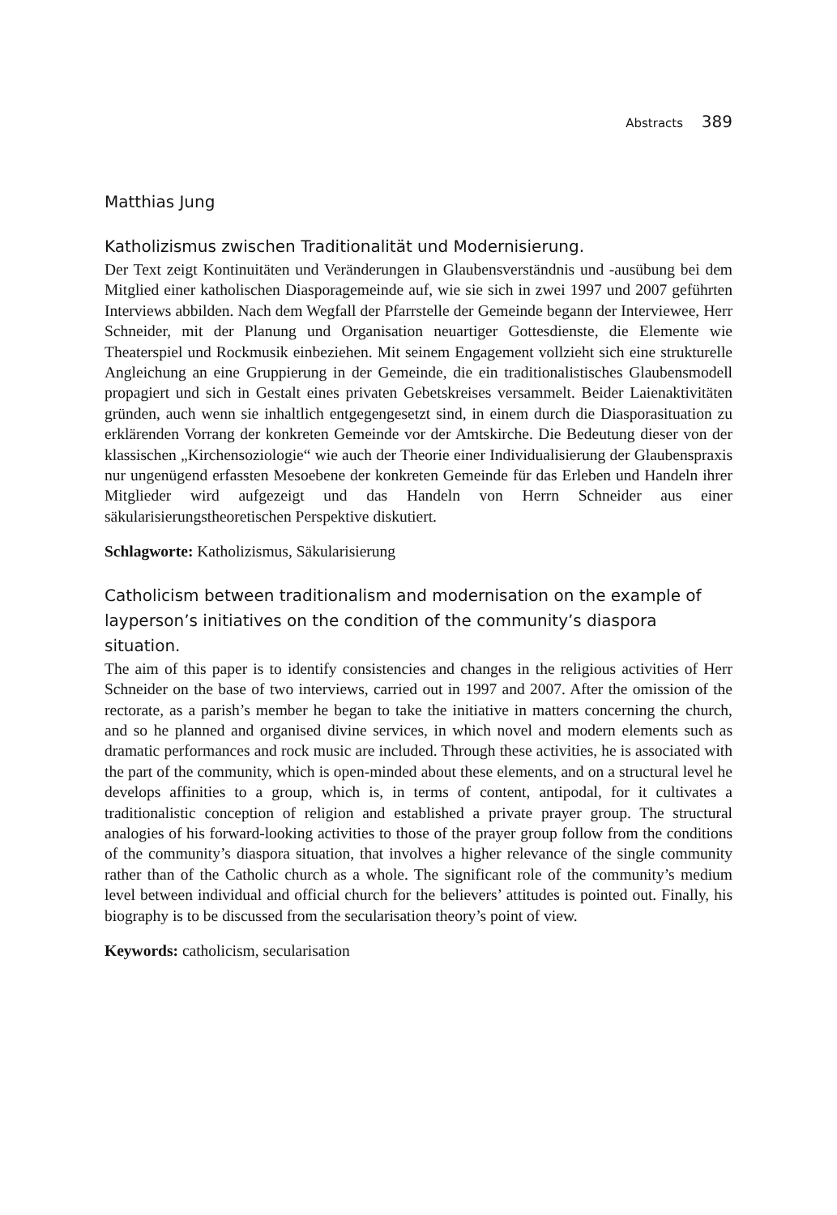Abstracts 389
Matthias Jung
Katholizismus zwischen Traditionalität und Modernisierung.
Der Text zeigt Kontinuitäten und Veränderungen in Glaubensverständnis und -ausübung bei dem Mitglied einer katholischen Diasporagemeinde auf, wie sie sich in zwei 1997 und 2007 geführten Interviews abbilden. Nach dem Wegfall der Pfarrstelle der Gemeinde begann der Interviewee, Herr Schneider, mit der Planung und Organisation neuartiger Gottesdienste, die Elemente wie Theaterspiel und Rockmusik einbeziehen. Mit seinem Engagement vollzieht sich eine strukturelle Angleichung an eine Gruppierung in der Gemeinde, die ein traditionalistisches Glaubensmodell propagiert und sich in Gestalt eines privaten Gebetskreises versammelt. Beider Laienaktivitäten gründen, auch wenn sie inhaltlich entgegengesetzt sind, in einem durch die Diasporasituation zu erklärenden Vorrang der konkreten Gemeinde vor der Amtskirche. Die Bedeutung dieser von der klassischen „Kirchensoziologie“ wie auch der Theorie einer Individualisierung der Glaubenspraxis nur ungenügend erfassten Mesoebene der konkreten Gemeinde für das Erleben und Handeln ihrer Mitglieder wird aufgezeigt und das Handeln von Herrn Schneider aus einer säkularisierungstheoretischen Perspektive diskutiert.
Schlagworte: Katholizismus, Säkularisierung
Catholicism between traditionalism and modernisation on the example of layperson’s initiatives on the condition of the community’s diaspora situation.
The aim of this paper is to identify consistencies and changes in the religious activities of Herr Schneider on the base of two interviews, carried out in 1997 and 2007. After the omission of the rectorate, as a parish’s member he began to take the initiative in matters concerning the church, and so he planned and organised divine services, in which novel and modern elements such as dramatic performances and rock music are included. Through these activities, he is associated with the part of the community, which is open-minded about these elements, and on a structural level he develops affinities to a group, which is, in terms of content, antipodal, for it cultivates a traditionalistic conception of religion and established a private prayer group. The structural analogies of his forward-looking activities to those of the prayer group follow from the conditions of the community’s diaspora situation, that involves a higher relevance of the single community rather than of the Catholic church as a whole. The significant role of the community’s medium level between individual and official church for the believers’ attitudes is pointed out. Finally, his biography is to be discussed from the secularisation theory’s point of view.
Keywords: catholicism, secularisation